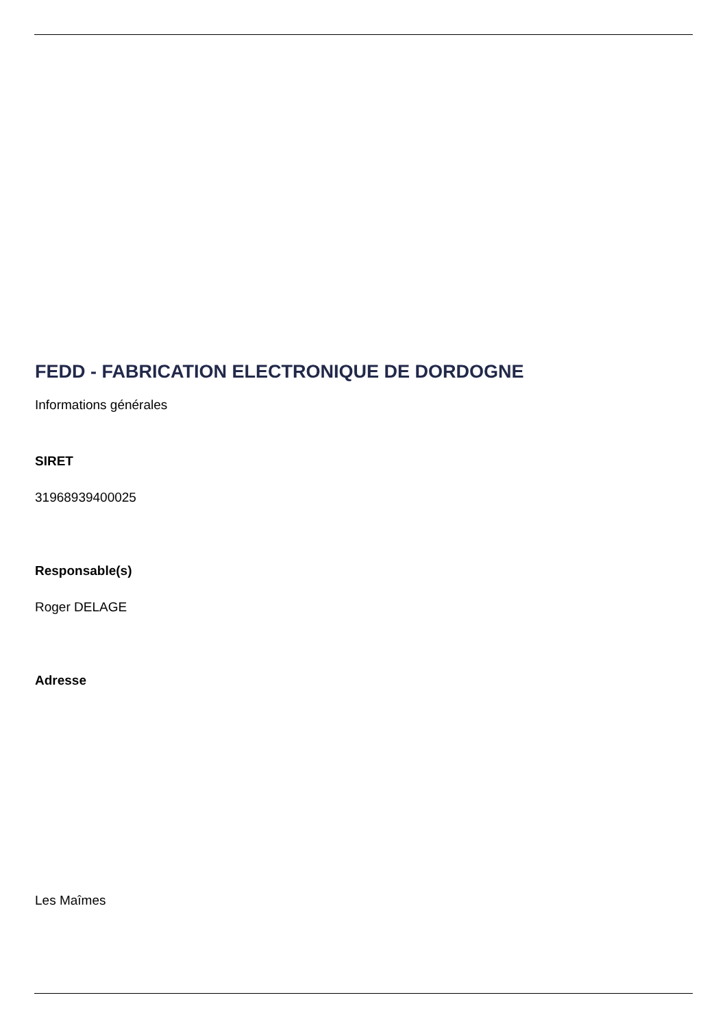FEDD - FABRICATION ELECTRONIQUE DE DORDOGNE
Informations générales
SIRET
31968939400025
Responsable(s)
Roger DELAGE
Adresse
Les Maîmes